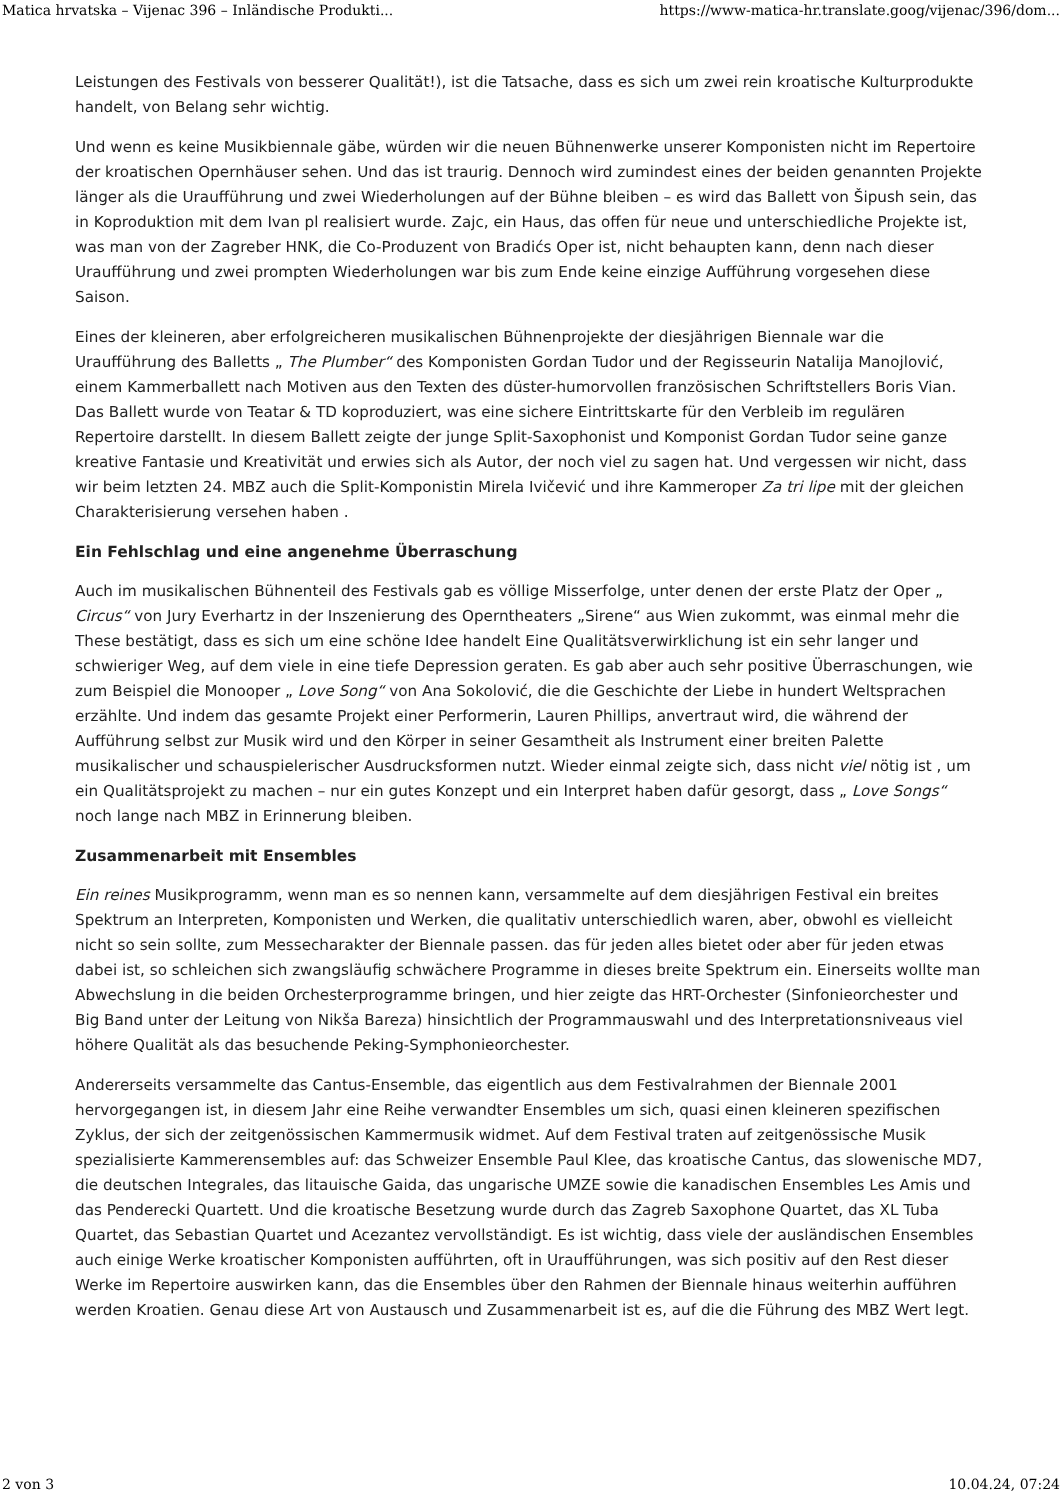Matica hrvatska – Vijenac 396 – Inländische Produkti... https://www-matica-hr.translate.goog/vijenac/396/dom...
Leistungen des Festivals von besserer Qualität!), ist die Tatsache, dass es sich um zwei rein kroatische Kulturprodukte handelt, von Belang sehr wichtig.
Und wenn es keine Musikbiennale gäbe, würden wir die neuen Bühnenwerke unserer Komponisten nicht im Repertoire der kroatischen Opernhäuser sehen. Und das ist traurig. Dennoch wird zumindest eines der beiden genannten Projekte länger als die Uraufführung und zwei Wiederholungen auf der Bühne bleiben – es wird das Ballett von Šipush sein, das in Koproduktion mit dem Ivan pl realisiert wurde. Zajc, ein Haus, das offen für neue und unterschiedliche Projekte ist, was man von der Zagreber HNK, die Co-Produzent von Bradićs Oper ist, nicht behaupten kann, denn nach dieser Uraufführung und zwei prompten Wiederholungen war bis zum Ende keine einzige Aufführung vorgesehen diese Saison.
Eines der kleineren, aber erfolgreicheren musikalischen Bühnenprojekte der diesjährigen Biennale war die Uraufführung des Balletts „ The Plumber“ des Komponisten Gordan Tudor und der Regisseurin Natalija Manojlović, einem Kammerballett nach Motiven aus den Texten des düster-humorvollen französischen Schriftstellers Boris Vian. Das Ballett wurde von Teatar & TD koproduziert, was eine sichere Eintrittskarte für den Verbleib im regulären Repertoire darstellt. In diesem Ballett zeigte der junge Split-Saxophonist und Komponist Gordan Tudor seine ganze kreative Fantasie und Kreativität und erwies sich als Autor, der noch viel zu sagen hat. Und vergessen wir nicht, dass wir beim letzten 24. MBZ auch die Split-Komponistin Mirela Ivičević und ihre Kammeroper Za tri lipe mit der gleichen Charakterisierung versehen haben .
Ein Fehlschlag und eine angenehme Überraschung
Auch im musikalischen Bühnenteil des Festivals gab es völlige Misserfolge, unter denen der erste Platz der Oper „ Circus“ von Jury Everhartz in der Inszenierung des Operntheaters „Sirene“ aus Wien zukommt, was einmal mehr die These bestätigt, dass es sich um eine schöne Idee handelt Eine Qualitätsverwirklichung ist ein sehr langer und schwieriger Weg, auf dem viele in eine tiefe Depression geraten. Es gab aber auch sehr positive Überraschungen, wie zum Beispiel die Monooper „ Love Song“ von Ana Sokolović, die die Geschichte der Liebe in hundert Weltsprachen erzählte. Und indem das gesamte Projekt einer Performerin, Lauren Phillips, anvertraut wird, die während der Aufführung selbst zur Musik wird und den Körper in seiner Gesamtheit als Instrument einer breiten Palette musikalischer und schauspielerischer Ausdrucksformen nutzt. Wieder einmal zeigte sich, dass nicht viel nötig ist , um ein Qualitätsprojekt zu machen – nur ein gutes Konzept und ein Interpret haben dafür gesorgt, dass „ Love Songs“ noch lange nach MBZ in Erinnerung bleiben.
Zusammenarbeit mit Ensembles
Ein reines Musikprogramm, wenn man es so nennen kann, versammelte auf dem diesjährigen Festival ein breites Spektrum an Interpreten, Komponisten und Werken, die qualitativ unterschiedlich waren, aber, obwohl es vielleicht nicht so sein sollte, zum Messecharakter der Biennale passen. das für jeden alles bietet oder aber für jeden etwas dabei ist, so schleichen sich zwangsläufig schwächere Programme in dieses breite Spektrum ein. Einerseits wollte man Abwechslung in die beiden Orchesterprogramme bringen, und hier zeigte das HRT-Orchester (Sinfonieorchester und Big Band unter der Leitung von Nikša Bareza) hinsichtlich der Programmauswahl und des Interpretationsniveaus viel höhere Qualität als das besuchende Peking-Symphonieorchester.
Andererseits versammelte das Cantus-Ensemble, das eigentlich aus dem Festivalrahmen der Biennale 2001 hervorgegangen ist, in diesem Jahr eine Reihe verwandter Ensembles um sich, quasi einen kleineren spezifischen Zyklus, der sich der zeitgenössischen Kammermusik widmet. Auf dem Festival traten auf zeitgenössische Musik spezialisierte Kammerensembles auf: das Schweizer Ensemble Paul Klee, das kroatische Cantus, das slowenische MD7, die deutschen Integrales, das litauische Gaida, das ungarische UMZE sowie die kanadischen Ensembles Les Amis und das Penderecki Quartett. Und die kroatische Besetzung wurde durch das Zagreb Saxophone Quartet, das XL Tuba Quartet, das Sebastian Quartet und Acezantez vervollständigt. Es ist wichtig, dass viele der ausländischen Ensembles auch einige Werke kroatischer Komponisten aufführten, oft in Uraufführungen, was sich positiv auf den Rest dieser Werke im Repertoire auswirken kann, das die Ensembles über den Rahmen der Biennale hinaus weiterhin aufführen werden Kroatien. Genau diese Art von Austausch und Zusammenarbeit ist es, auf die die Führung des MBZ Wert legt.
2 von 3 10.04.24, 07:24